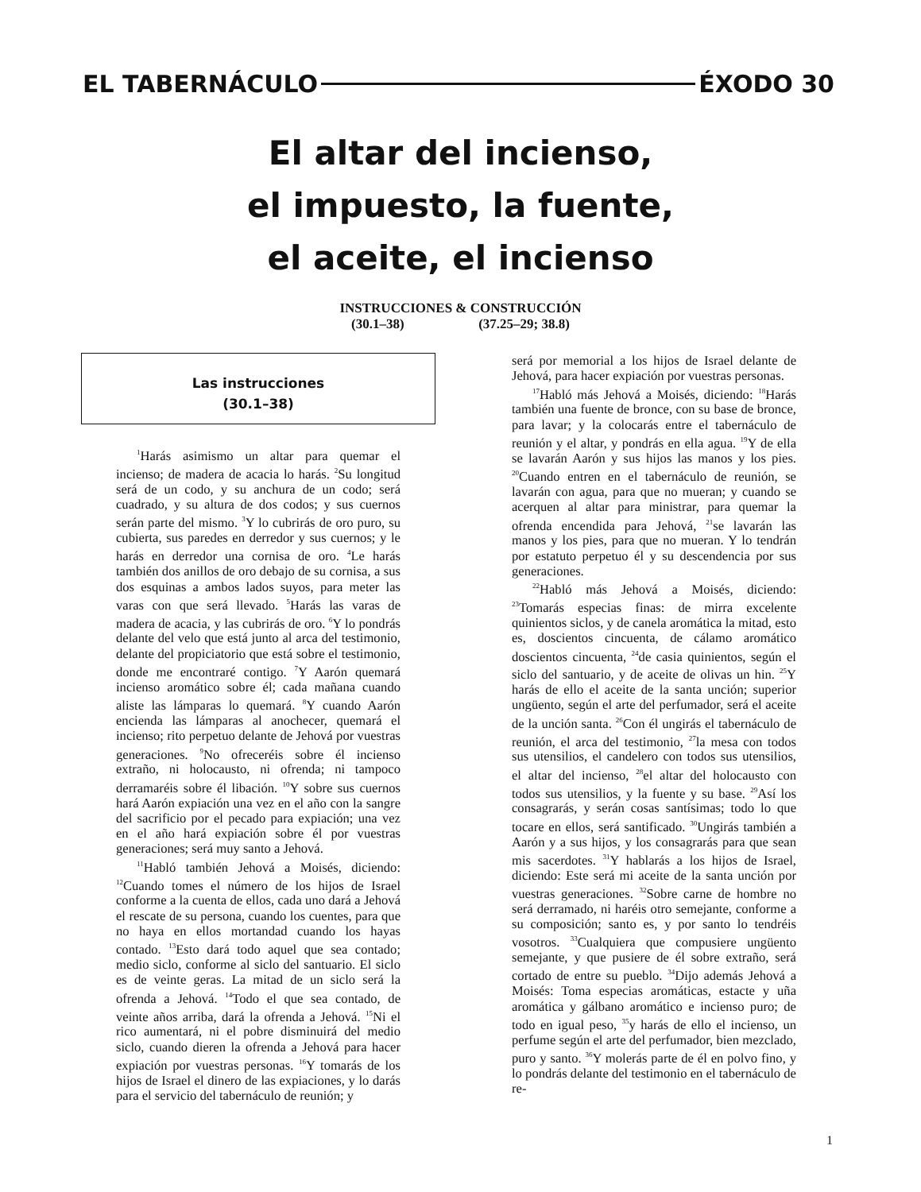EL TABERNÁCULO ÉXODO 30
El altar del incienso,
el impuesto, la fuente,
el aceite, el incienso
INSTRUCCIONES & CONSTRUCCIÓN
(30.1–38) (37.25–29; 38.8)
Las instrucciones
(30.1–38)
<sup>1</sup> Harás asimismo un altar para quemar el incienso; de madera de acacia lo harás. <sup>2</sup>Su longitud será de un codo, y su anchura de un codo; será cuadrado, y su altura de dos codos; y sus cuernos serán parte del mismo. <sup>3</sup>Y lo cubrirás de oro puro, su cubierta, sus paredes en derredor y sus cuernos; y le harás en derredor una cornisa de oro. <sup>4</sup>Le harás también dos anillos de oro debajo de su cornisa, a sus dos esquinas a ambos lados suyos, para meter las varas con que será llevado. <sup>5</sup>Harás las varas de madera de acacia, y las cubrirás de oro. <sup>6</sup>Y lo pondrás delante del velo que está junto al arca del testimonio, delante del propiciatorio que está sobre el testimonio, donde me encontraré contigo. <sup>7</sup>Y Aarón quemará incienso aromático sobre él; cada mañana cuando aliste las lámparas lo quemará. <sup>8</sup>Y cuando Aarón encienda las lámparas al anochecer, quemará el incienso; rito perpetuo delante de Jehová por vuestras generaciones. <sup>9</sup>No ofreceréis sobre él incienso extraño, ni holocausto, ni ofrenda; ni tampoco derramaréis sobre él libación. <sup>10</sup>Y sobre sus cuernos hará Aarón expiación una vez en el año con la sangre del sacrificio por el pecado para expiación; una vez en el año hará expiación sobre él por vuestras generaciones; será muy santo a Jehová.
<sup>11</sup> Habló también Jehová a Moisés, diciendo: <sup>12</sup>Cuando tomes el número de los hijos de Israel conforme a la cuenta de ellos, cada uno dará a Jehová el rescate de su persona, cuando los cuentes, para que no haya en ellos mortandad cuando los hayas contado. <sup>13</sup>Esto dará todo aquel que sea contado; medio siclo, conforme al siclo del santuario. El siclo es de veinte geras. La mitad de un siclo será la ofrenda a Jehová. <sup>14</sup>Todo el que sea contado, de veinte años arriba, dará la ofrenda a Jehová. <sup>15</sup>Ni el rico aumentará, ni el pobre disminuirá del medio siclo, cuando dieren la ofrenda a Jehová para hacer expiación por vuestras personas. <sup>16</sup>Y tomarás de los hijos de Israel el dinero de las expiaciones, y lo darás para el servicio del tabernáculo de reunión; y
será por memorial a los hijos de Israel delante de Jehová, para hacer expiación por vuestras personas.
<sup>17</sup> Habló más Jehová a Moisés, diciendo: <sup>18</sup>Harás también una fuente de bronce, con su base de bronce, para lavar; y la colocarás entre el tabernáculo de reunión y el altar, y pondrás en ella agua. <sup>19</sup>Y de ella se lavarán Aarón y sus hijos las manos y los pies. <sup>20</sup>Cuando entren en el tabernáculo de reunión, se lavarán con agua, para que no mueran; y cuando se acerquen al altar para ministrar, para quemar la ofrenda encendida para Jehová, <sup>21</sup>se lavarán las manos y los pies, para que no mueran. Y lo tendrán por estatuto perpetuo él y su descendencia por sus generaciones.
<sup>22</sup> Habló más Jehová a Moisés, diciendo: <sup>23</sup>Tomarás especias finas: de mirra excelente quinientos siclos, y de canela aromática la mitad, esto es, doscientos cincuenta, de cálamo aromático doscientos cincuenta, <sup>24</sup>de casia quinientos, según el siclo del santuario, y de aceite de olivas un hin. <sup>25</sup>Y harás de ello el aceite de la santa unción; superior ungüento, según el arte del perfumador, será el aceite de la unción santa. <sup>26</sup>Con él ungirás el tabernáculo de reunión, el arca del testimonio, <sup>27</sup>la mesa con todos sus utensilios, el candelero con todos sus utensilios, el altar del incienso, <sup>28</sup>el altar del holocausto con todos sus utensilios, y la fuente y su base. <sup>29</sup>Así los consagrarás, y serán cosas santísimas; todo lo que tocare en ellos, será santificado. <sup>30</sup>Ungirás también a Aarón y a sus hijos, y los consagrarás para que sean mis sacerdotes. <sup>31</sup>Y hablarás a los hijos de Israel, diciendo: Este será mi aceite de la santa unción por vuestras generaciones. <sup>32</sup>Sobre carne de hombre no será derramado, ni haréis otro semejante, conforme a su composición; santo es, y por santo lo tendréis vosotros. <sup>33</sup>Cualquiera que compusiere ungüento semejante, y que pusiere de él sobre extraño, será cortado de entre su pueblo. <sup>34</sup>Dijo además Jehová a Moisés: Toma especias aromáticas, estacte y uña aromática y gálbano aromático e incienso puro; de todo en igual peso, <sup>35</sup>y harás de ello el incienso, un perfume según el arte del perfumador, bien mezclado, puro y santo. <sup>36</sup>Y molerás parte de él en polvo fino, y lo pondrás delante del testimonio en el tabernáculo de re-
1